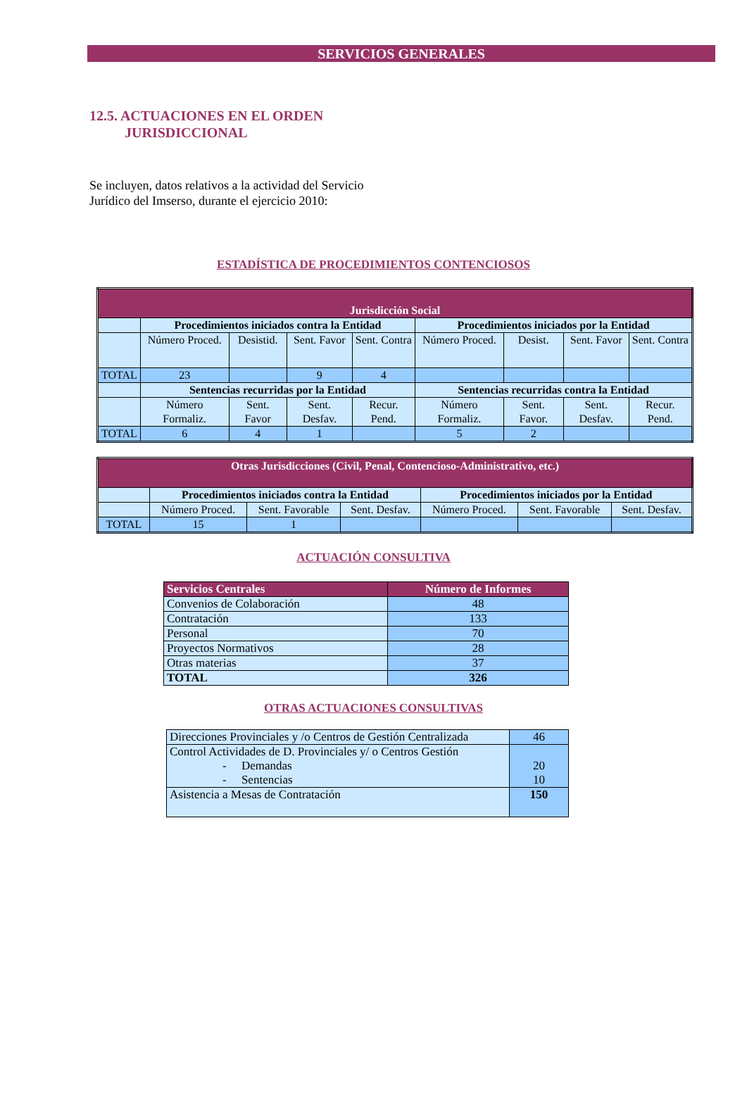SERVICIOS GENERALES
12.5. ACTUACIONES EN EL ORDEN
JURISDICCIONAL
Se incluyen, datos relativos a la actividad del Servicio Jurídico del Imserso, durante el ejercicio 2010:
ESTADÍSTICA DE PROCEDIMIENTOS CONTENCIOSOS
| Jurisdicción Social | | | | | | | | |
| --- | --- | --- | --- | --- | --- | --- | --- | --- |
| | Procedimientos iniciados contra la Entidad | | | | Procedimientos iniciados por la Entidad | | | |
| | Número Proced. | Desistid. | Sent. Favor | Sent. Contra | Número Proced. | Desist. | Sent. Favor | Sent. Contra |
| TOTAL | 23 | | 9 | 4 | | | | |
| | Sentencias recurridas por la Entidad | | | | Sentencias recurridas contra la Entidad | | | |
| | Número Formaliz. | Sent. Favor | Sent. Desfav. | Recur. Pend. | Número Formaliz. | Sent. Favor. | Sent. Desfav. | Recur. Pend. |
| TOTAL | 6 | 4 | 1 | | 5 | 2 | | |
| Otras Jurisdicciones (Civil, Penal, Contencioso-Administrativo, etc.) | | | | | | |
| --- | --- | --- | --- | --- | --- | --- |
| | Procedimientos iniciados contra la Entidad | | | Procedimientos iniciados por la Entidad | | |
| | Número Proced. | Sent. Favorable | Sent. Desfav. | Número Proced. | Sent. Favorable | Sent. Desfav. |
| TOTAL | 15 | 1 | | | | |
ACTUACIÓN CONSULTIVA
| Servicios Centrales | Número de Informes |
| --- | --- |
| Convenios de Colaboración | 48 |
| Contratación | 133 |
| Personal | 70 |
| Proyectos Normativos | 28 |
| Otras materias | 37 |
| TOTAL | 326 |
OTRAS ACTUACIONES CONSULTIVAS
| Direcciones Provinciales y /o Centros de Gestión Centralizada | 46 |
| Control Actividades de D. Provinciales y/ o Centros Gestión - Demandas - Sentencias | 20 10 |
| Asistencia a Mesas de Contratación | 150 |